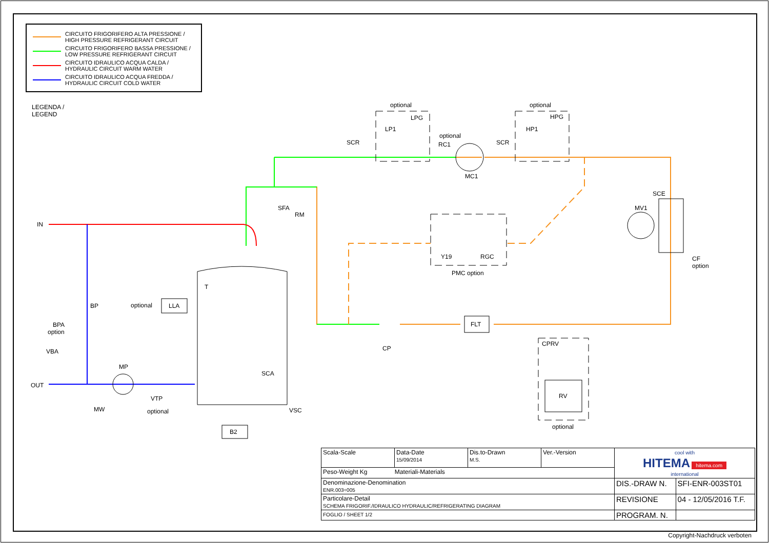CIRCUITO FRIGORIFERO ALTA PRESSIONE /
HIGH PRESSURE REFRIGERANT CIRCUIT
CIRCUITO FRIGORIFERO BASSA PRESSIONE /
LOW PRESSURE REFRIGERANT CIRCUIT
CIRCUITO IDRAULICO ACQUA CALDA /
HYDRAULIC CIRCUIT WARM WATER
CIRCUITO IDRAULICO ACQUA FREDDA /
HYDRAULIC CIRCUIT COLD WATER
LEGENDA /
LEGEND
optional
LPG
LP1
optional
HPG
HP1
SCR
SCR
optional
RC1
MC1
SCE
MV1
CF
option
SFA
RM
IN
Y19
RGC
PMC option
T
BP
optional
LLA
FLT
CPRV
CP
BPA
option
VBA
MP
SCA
OUT
VTP
RV
MW
optional
VSC
optional
B2
| Scala-Scale | Data-Date 15/09/2014 | Dis.to-Drawn M.S. | Ver.-Version | cool with HITEMA hitema.com international | |
| Peso-Weight Kg Materiali-Materials | | | | | |
| Denominazione-Denomination ENR.003÷005 | | | | DIS.-DRAW N. | SFI-ENR-003ST01 |
| Particolare-Detail SCHEMA FRIGORIF./IDRAULICO HYDRAULIC/REFRIGERATING DIAGRAM | | | | REVISIONE | 04 - 12/05/2016 T.F. |
| FOGLIO / SHEET 1/2 | | | | PROGRAM. N. | |
Copyright-Nachdruck verboten